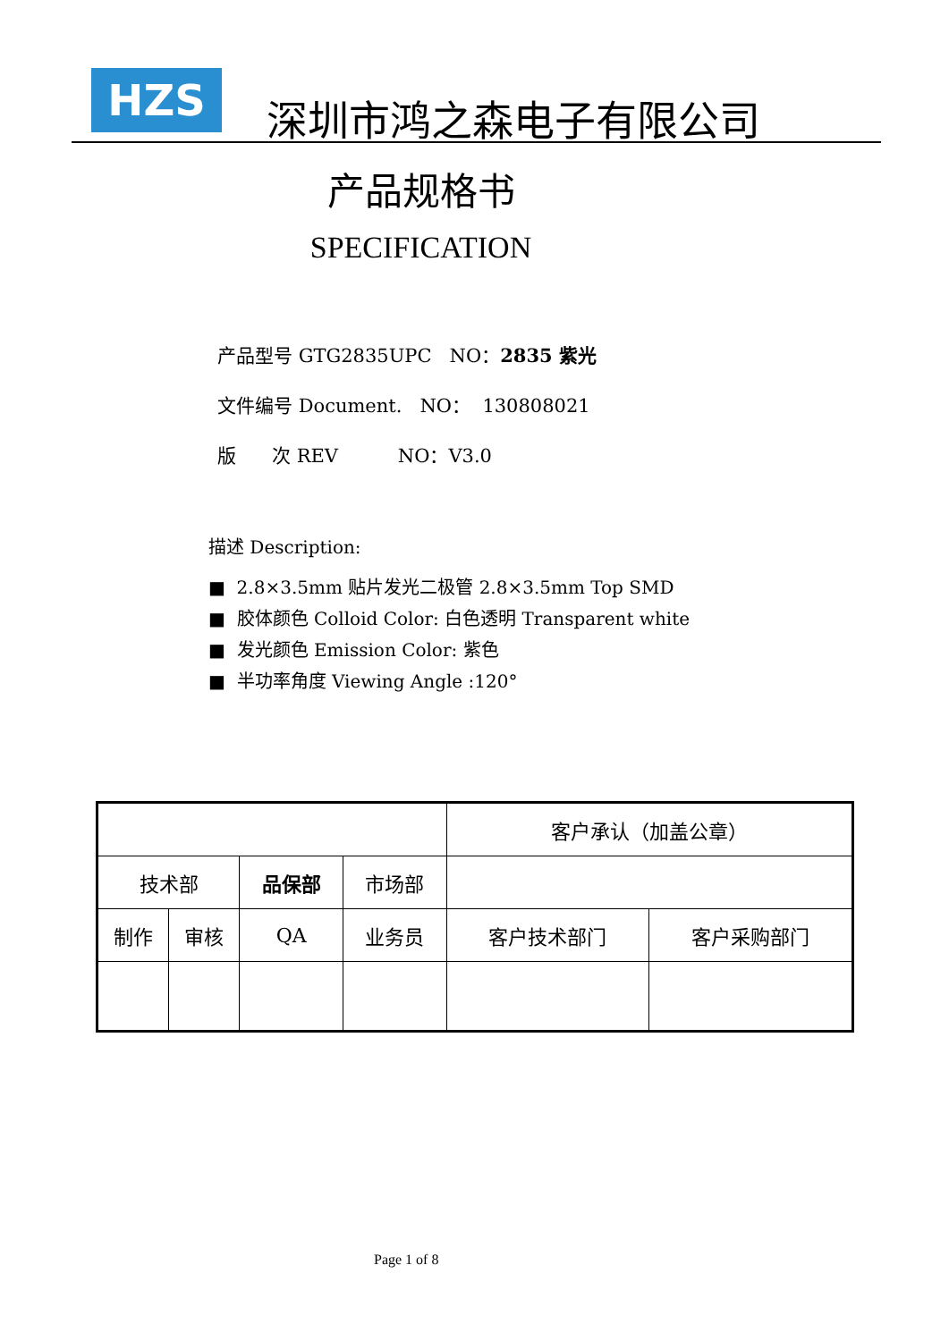HZS
深圳市鸿之森电子有限公司
产品规格书
SPECIFICATION
产品型号 GTG2835UPC NO：2835 紫光
文件编号 Document. NO： 130808021
版 次 REV NO：V3.0
描述 Description:
■ 2.8×3.5mm 贴片发光二极管 2.8×3.5mm Top SMD
■ 胶体颜色 Colloid Color: 白色透明 Transparent white
■ 发光颜色 Emission Color: 紫色
■ 半功率角度 Viewing Angle :120°
| | | | | 客户承认（加盖公章） | |
| 技术部 | | 品保部 | 市场部 | | |
| 制作 | 审核 | QA | 业务员 | 客户技术部门 | 客户采购部门 |
Page 1 of 8